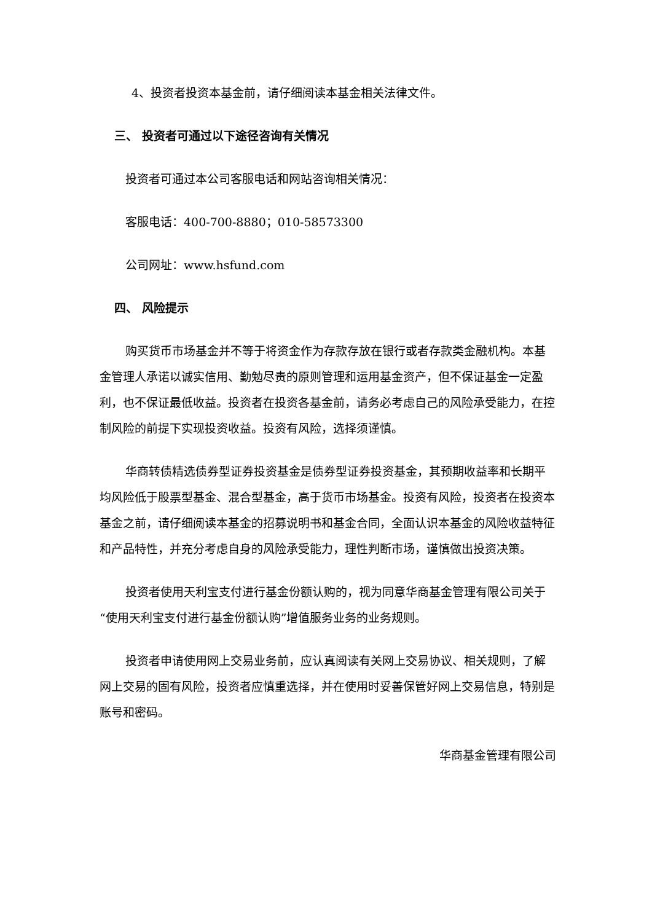4、投资者投资本基金前，请仔细阅读本基金相关法律文件。
三、 投资者可通过以下途径咨询有关情况
投资者可通过本公司客服电话和网站咨询相关情况：
客服电话：400-700-8880；010-58573300
公司网址：www.hsfund.com
四、 风险提示
购买货币市场基金并不等于将资金作为存款存放在银行或者存款类金融机构。本基金管理人承诺以诚实信用、勤勉尽责的原则管理和运用基金资产，但不保证基金一定盈利，也不保证最低收益。投资者在投资各基金前，请务必考虑自己的风险承受能力，在控制风险的前提下实现投资收益。投资有风险，选择须谨慎。
华商转债精选债券型证券投资基金是债券型证券投资基金，其预期收益率和长期平均风险低于股票型基金、混合型基金，高于货币市场基金。投资有风险，投资者在投资本基金之前，请仔细阅读本基金的招募说明书和基金合同，全面认识本基金的风险收益特征和产品特性，并充分考虑自身的风险承受能力，理性判断市场，谨慎做出投资决策。
投资者使用天利宝支付进行基金份额认购的，视为同意华商基金管理有限公司关于“使用天利宝支付进行基金份额认购”增值服务业务的业务规则。
投资者申请使用网上交易业务前，应认真阅读有关网上交易协议、相关规则，了解网上交易的固有风险，投资者应慎重选择，并在使用时妥善保管好网上交易信息，特别是账号和密码。
华商基金管理有限公司